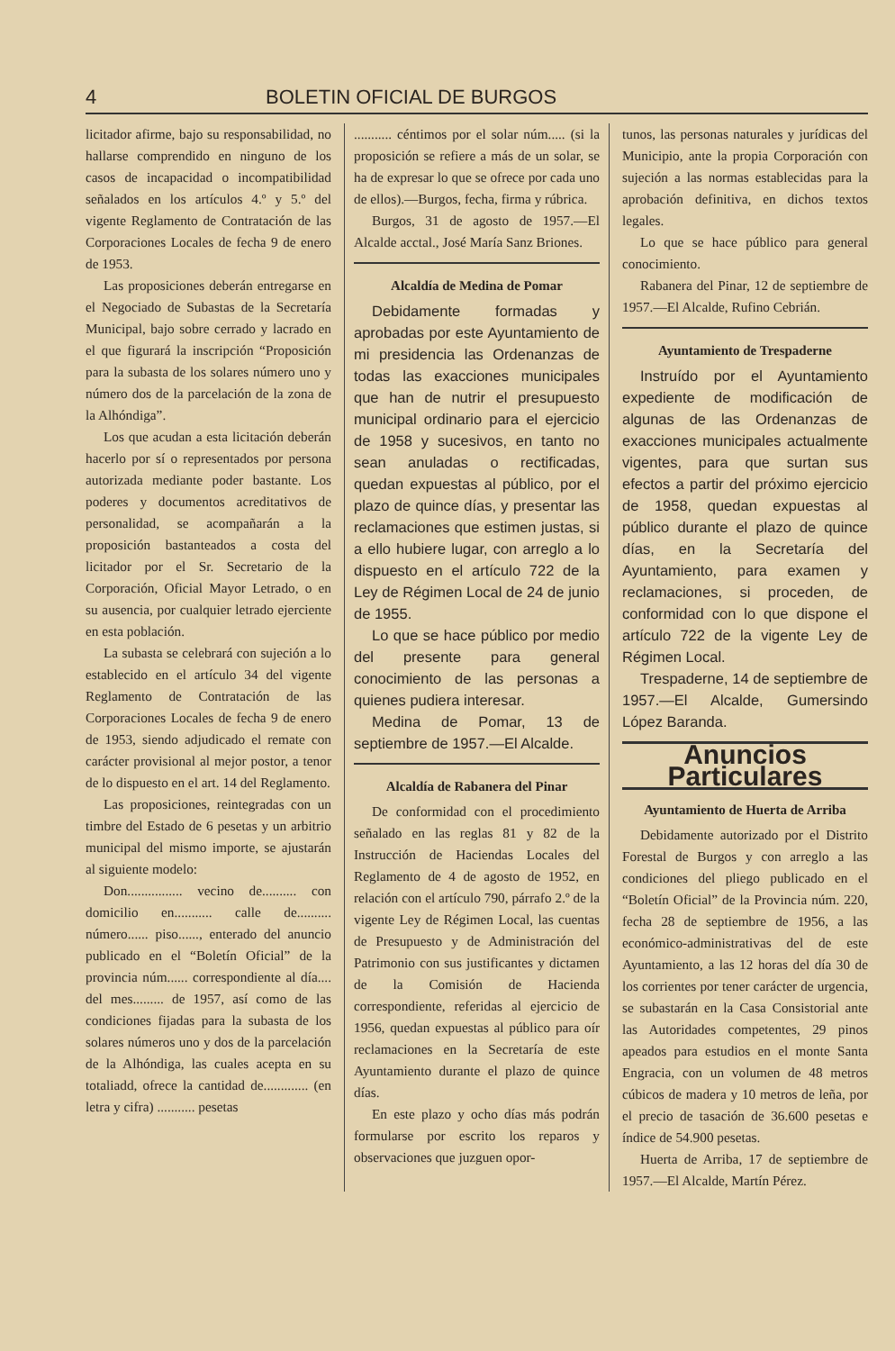4 BOLETIN OFICIAL DE BURGOS
licitador afirme, bajo su responsabilidad, no hallarse comprendido en ninguno de los casos de incapacidad o incompatibilidad señalados en los artículos 4.º y 5.º del vigente Reglamento de Contratación de las Corporaciones Locales de fecha 9 de enero de 1953.
Las proposiciones deberán entregarse en el Negociado de Subastas de la Secretaría Municipal, bajo sobre cerrado y lacrado en el que figurará la inscripción “Proposición para la subasta de los solares número uno y número dos de la parcelación de la zona de la Alhóndiga”.
Los que acudan a esta licitación deberán hacerlo por sí o representados por persona autorizada mediante poder bastante. Los poderes y documentos acreditativos de personalidad, se acompañarán a la proposición bastanteados a costa del licitador por el Sr. Secretario de la Corporación, Oficial Mayor Letrado, o en su ausencia, por cualquier letrado ejerciente en esta población.
La subasta se celebrará con sujeción a lo establecido en el artículo 34 del vigente Reglamento de Contratación de las Corporaciones Locales de fecha 9 de enero de 1953, siendo adjudicado el remate con carácter provisional al mejor postor, a tenor de lo dispuesto en el art. 14 del Reglamento.
Las proposiciones, reintegradas con un timbre del Estado de 6 pesetas y un arbitrio municipal del mismo importe, se ajustarán al siguiente modelo:
Don................ vecino de.......... con domicilio en........... calle de.......... número...... piso......, enterado del anuncio publicado en el “Boletín Oficial” de la provincia núm...... correspondiente al día.... del mes......... de 1957, así como de las condiciones fijadas para la subasta de los solares números uno y dos de la parcelación de la Alhóndiga, las cuales acepta en su totaliadd, ofrece la cantidad de............. (en letra y cifra) ........... pesetas
........... céntimos por el solar núm..... (si la proposición se refiere a más de un solar, se ha de expresar lo que se ofrece por cada uno de ellos).—Burgos, fecha, firma y rúbrica.
Burgos, 31 de agosto de 1957.—El Alcalde acctal., José María Sanz Briones.
Alcaldía de Medina de Pomar
Debidamente formadas y aprobadas por este Ayuntamiento de mi presidencia las Ordenanzas de todas las exacciones municipales que han de nutrir el presupuesto municipal ordinario para el ejercicio de 1958 y sucesivos, en tanto no sean anuladas o rectificadas, quedan expuestas al público, por el plazo de quince días, y presentar las reclamaciones que estimen justas, si a ello hubiere lugar, con arreglo a lo dispuesto en el artículo 722 de la Ley de Régimen Local de 24 de junio de 1955.
Lo que se hace público por medio del presente para general conocimiento de las personas a quienes pudiera interesar.
Medina de Pomar, 13 de septiembre de 1957.—El Alcalde.
Alcaldía de Rabanera del Pinar
De conformidad con el procedimiento señalado en las reglas 81 y 82 de la Instrucción de Haciendas Locales del Reglamento de 4 de agosto de 1952, en relación con el artículo 790, párrafo 2.º de la vigente Ley de Régimen Local, las cuentas de Presupuesto y de Administración del Patrimonio con sus justificantes y dictamen de la Comisión de Hacienda correspondiente, referidas al ejercicio de 1956, quedan expuestas al público para oír reclamaciones en la Secretaría de este Ayuntamiento durante el plazo de quince días.
En este plazo y ocho días más podrán formularse por escrito los reparos y observaciones que juzguen opor-
tunos, las personas naturales y jurídicas del Municipio, ante la propia Corporación con sujeción a las normas establecidas para la aprobación definitiva, en dichos textos legales.
Lo que se hace público para general conocimiento.
Rabanera del Pinar, 12 de septiembre de 1957.—El Alcalde, Rufino Cebrián.
Ayuntamiento de Trespaderne
Instruído por el Ayuntamiento expediente de modificación de algunas de las Ordenanzas de exacciones municipales actualmente vigentes, para que surtan sus efectos a partir del próximo ejercicio de 1958, quedan expuestas al público durante el plazo de quince días, en la Secretaría del Ayuntamiento, para examen y reclamaciones, si proceden, de conformidad con lo que dispone el artículo 722 de la vigente Ley de Régimen Local.
Trespaderne, 14 de septiembre de 1957.—El Alcalde, Gumersindo López Baranda.
Anuncios Particulares
Ayuntamiento de Huerta de Arriba
Debidamente autorizado por el Distrito Forestal de Burgos y con arreglo a las condiciones del pliego publicado en el “Boletín Oficial” de la Provincia núm. 220, fecha 28 de septiembre de 1956, a las económico-administrativas del de este Ayuntamiento, a las 12 horas del día 30 de los corrientes por tener carácter de urgencia, se subastarán en la Casa Consistorial ante las Autoridades competentes, 29 pinos apeados para estudios en el monte Santa Engracia, con un volumen de 48 metros cúbicos de madera y 10 metros de leña, por el precio de tasación de 36.600 pesetas e índice de 54.900 pesetas.
Huerta de Arriba, 17 de septiembre de 1957.—El Alcalde, Martín Pérez.